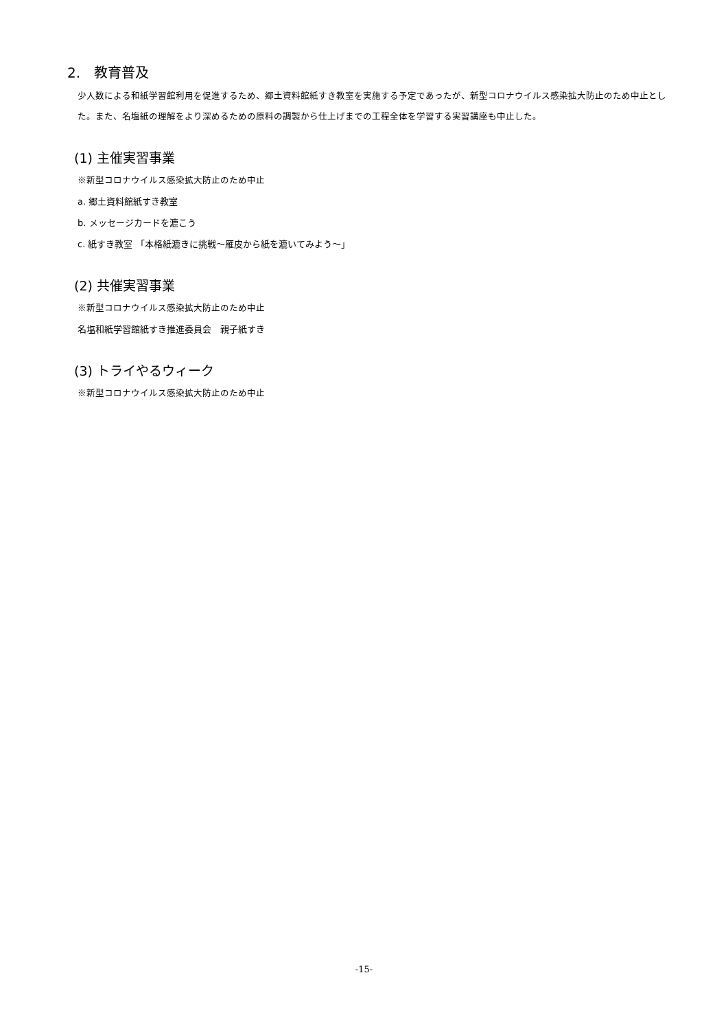2.　教育普及
少人数による和紙学習館利用を促進するため、郷土資料館紙すき教室を実施する予定であったが、新型コロナウイルス感染拡大防止のため中止とした。また、名塩紙の理解をより深めるための原料の調製から仕上げまでの工程全体を学習する実習講座も中止した。
(1) 主催実習事業
※新型コロナウイルス感染拡大防止のため中止
a. 郷土資料館紙すき教室
b. メッセージカードを漉こう
c. 紙すき教室 「本格紙漉きに挑戦～雁皮から紙を漉いてみよう～」
(2) 共催実習事業
※新型コロナウイルス感染拡大防止のため中止
名塩和紙学習館紙すき推進委員会　親子紙すき
(3) トライやるウィーク
※新型コロナウイルス感染拡大防止のため中止
-15-